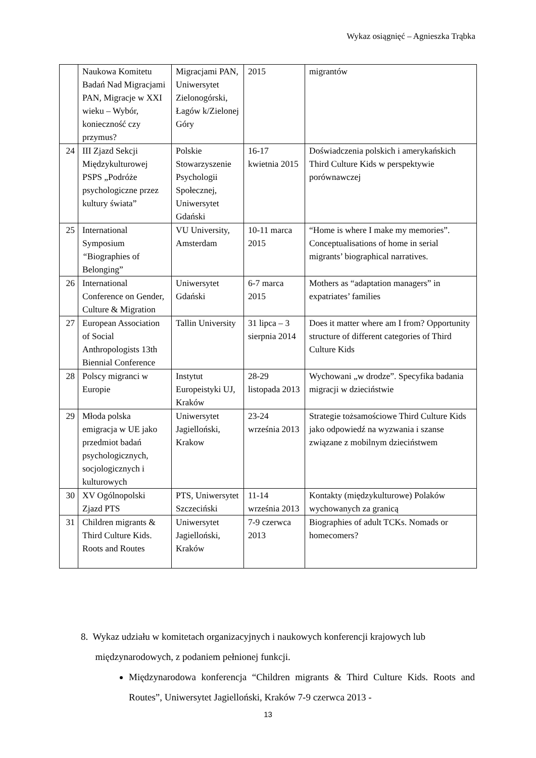Wykaz osiągnięć – Agnieszka Trąbka
| | Naukowa Komitetu Badań Nad Migracjami PAN, Migracje w XXI wieku – Wybór, konieczność czy przymus? | Migracjami PAN, Uniwersytet Zielonogórski, Łagów k/Zielonej Góry | 2015 | migrantów |
| 24 | III Zjazd Sekcji Międzykulturowej PSPS „Podróże psychologiczne przez kultury świata” | Polskie Stowarzyszenie Psychologii Społecznej, Uniwersytet Gdański | 16-17 kwietnia 2015 | Doświadczenia polskich i amerykańskich Third Culture Kids w perspektywie porównawczej |
| 25 | International Symposium “ Biographies of Belonging” | VU University, Amsterdam | 10-11 marca 2015 | “Home is where I make my memories”. Conceptualisations of home in serial migrants’ biographical narratives. |
| 26 | International Conference on Gender, Culture & Migration | Uniwersytet Gdański | 6-7 marca 2015 | Mothers as “adaptation managers” in expatriates’ families |
| 27 | European Association of Social Anthropologists 13th Biennial Conference | Tallin University | 31 lipca – 3 sierpnia 2014 | Does it matter where am I from? Opportunity structure of different categories of Third Culture Kids |
| 28 | Polscy migranci w Europie | Instytut Europeistyki UJ, Kraków | 28-29 listopada 2013 | Wychowani „w drodze”. Specyfika badania migracji w dzieciństwie |
| 29 | Młoda polska emigracja w UE jako przedmiot badań psychologicznych, socjologicznych i kulturowych | Uniwersytet Jagielloński, Krakow | 23-24 września 2013 | Strategie tożsamościowe Third Culture Kids jako odpowiedź na wyzwania i szanse związane z mobilnym dzieciństwem |
| 30 | XV Ogólnopolski Zjazd PTS | PTS, Uniwersytet Szczeciński | 11-14 września 2013 | Kontakty (międzykulturowe) Polaków wychowanych za granicą |
| 31 | Children migrants & Third Culture Kids. Roots and Routes | Uniwersytet Jagielloński, Kraków | 7-9 czerwca 2013 | Biographies of adult TCKs. Nomads or homecomers? |
8. Wykaz udziału w komitetach organizacyjnych i naukowych konferencji krajowych lub
międzynarodowych, z podaniem pełnionej funkcji.
Międzynarodowa konferencja “Children migrants & Third Culture Kids. Roots and Routes”, Uniwersytet Jagielloński, Kraków 7-9 czerwca 2013 -
13